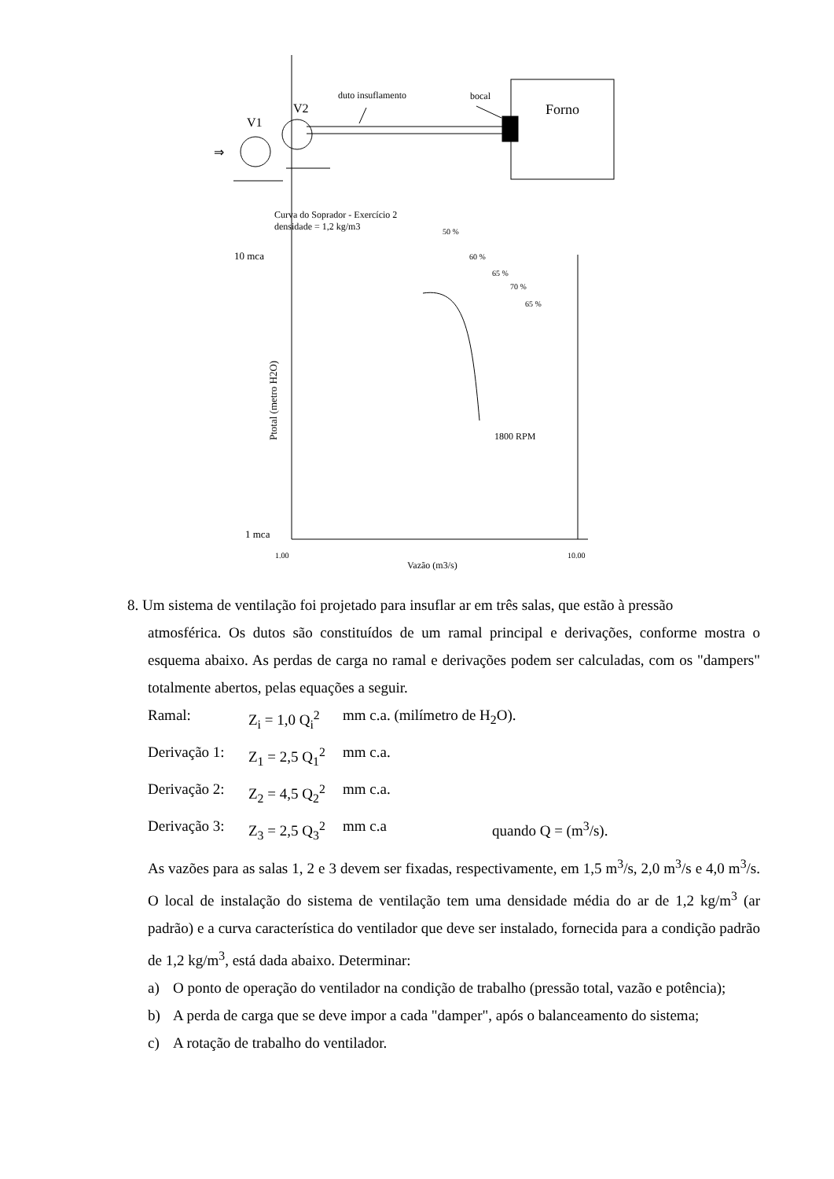duto insuflamento
bocal
Forno
V2
V1
⇒
Curva do Soprador - Exercício 2
densidade = 1,2 kg/m3
50 %
60 %
65 %
70 %
65 %
10 mca
1 mca
1800 RPM
1.00
10.00
Vazão (m3/s)
Ptotal (metro H2O)
8. Um sistema de ventilação foi projetado para insuflar ar em três salas, que estão à pressão
atmosférica. Os dutos são constituídos de um ramal principal e derivações, conforme mostra o esquema abaixo. As perdas de carga no ramal e derivações podem ser calculadas, com os "dampers" totalmente abertos, pelas equações a seguir.
Ramal: Z<sub>i</sub> = 1,0 Q<sub>i</sub><sup>2</sup> mm c.a. (milímetro de H<sub>2</sub>O).
Derivação 1: Z<sub>1</sub> = 2,5 Q<sub>1</sub><sup>2</sup> mm c.a.
Derivação 2: Z<sub>2</sub> = 4,5 Q<sub>2</sub><sup>2</sup> mm c.a.
Derivação 3: Z<sub>3</sub> = 2,5 Q<sub>3</sub><sup>2</sup> mm c.a quando Q = (m<sup>3</sup>/s).
As vazões para as salas 1, 2 e 3 devem ser fixadas, respectivamente, em 1,5 m<sup>3</sup>/s, 2,0 m<sup>3</sup>/s e 4,0 m<sup>3</sup>/s. O local de instalação do sistema de ventilação tem uma densidade média do ar de 1,2 kg/m<sup>3</sup> (ar padrão) e a curva característica do ventilador que deve ser instalado, fornecida para a condição padrão de 1,2 kg/m<sup>3</sup>, está dada abaixo. Determinar:
a) O ponto de operação do ventilador na condição de trabalho (pressão total, vazão e potência);
b) A perda de carga que se deve impor a cada "damper", após o balanceamento do sistema;
c) A rotação de trabalho do ventilador.